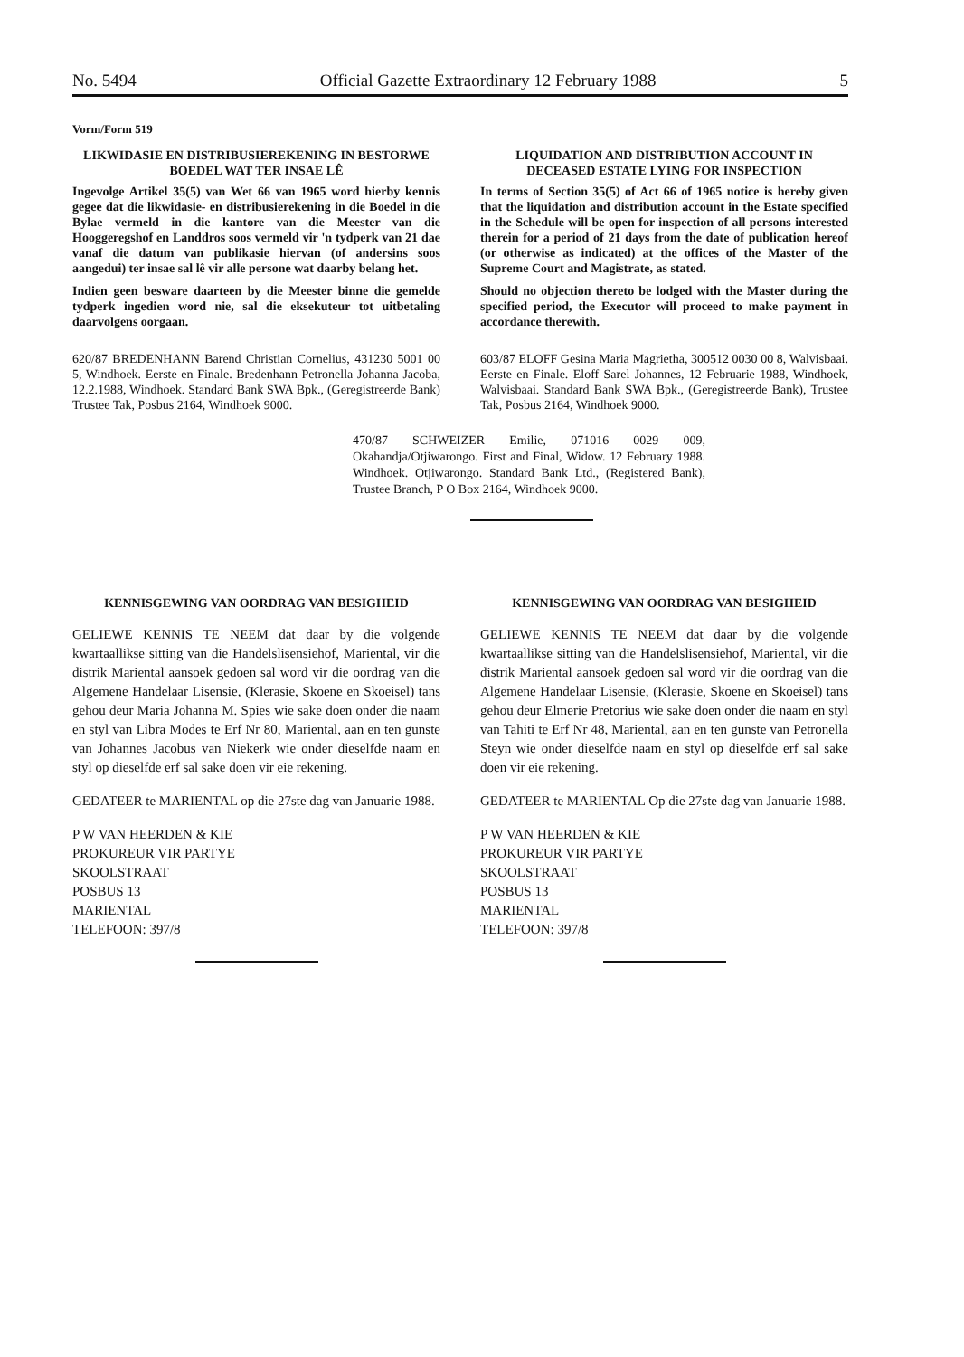No. 5494 Official Gazette Extraordinary 12 February 1988 5
Vorm/Form 519
LIKWIDASIE EN DISTRIBUSIEREKENING IN BESTORWE BOEDEL WAT TER INSAE LÊ
Ingevolge Artikel 35(5) van Wet 66 van 1965 word hierby kennis gegee dat die likwidasie- en distribusierekening in die Boedel in die Bylae vermeld in die kantore van die Meester van die Hooggeregshof en Landdros soos vermeld vir 'n tydperk van 21 dae vanaf die datum van publikasie hiervan (of andersins soos aangedui) ter insae sal lê vir alle persone wat daarby belang het.
Indien geen besware daarteen by die Meester binne die gemelde tydperk ingedien word nie, sal die eksekuteur tot uitbetaling daarvolgens oorgaan.
620/87 BREDENHANN Barend Christian Cornelius, 431230 5001 00 5, Windhoek. Eerste en Finale. Bredenhann Petronella Johanna Jacoba, 12.2.1988, Windhoek. Standard Bank SWA Bpk., (Geregistreerde Bank) Trustee Tak, Posbus 2164, Windhoek 9000.
LIQUIDATION AND DISTRIBUTION ACCOUNT IN DECEASED ESTATE LYING FOR INSPECTION
In terms of Section 35(5) of Act 66 of 1965 notice is hereby given that the liquidation and distribution account in the Estate specified in the Schedule will be open for inspection of all persons interested therein for a period of 21 days from the date of publication hereof (or otherwise as indicated) at the offices of the Master of the Supreme Court and Magistrate, as stated.
Should no objection thereto be lodged with the Master during the specified period, the Executor will proceed to make payment in accordance therewith.
603/87 ELOFF Gesina Maria Magrietha, 300512 0030 00 8, Walvisbaai. Eerste en Finale. Eloff Sarel Johannes, 12 Februarie 1988, Windhoek, Walvisbaai. Standard Bank SWA Bpk., (Geregistreerde Bank), Trustee Tak, Posbus 2164, Windhoek 9000.
470/87 SCHWEIZER Emilie, 071016 0029 009, Okahandja/Otjiwarongo. First and Final, Widow. 12 February 1988. Windhoek. Otjiwarongo. Standard Bank Ltd., (Registered Bank), Trustee Branch, P O Box 2164, Windhoek 9000.
KENNISGEWING VAN OORDRAG VAN BESIGHEID
GELIEWE KENNIS TE NEEM dat daar by die volgende kwartaallikse sitting van die Handelslisensiehof, Mariental, vir die distrik Mariental aansoek gedoen sal word vir die oordrag van die Algemene Handelaar Lisensie, (Klerasie, Skoene en Skoeisel) tans gehou deur Maria Johanna M. Spies wie sake doen onder die naam en styl van Libra Modes te Erf Nr 80, Mariental, aan en ten gunste van Johannes Jacobus van Niekerk wie onder dieselfde naam en styl op dieselfde erf sal sake doen vir eie rekening.
GEDATEER te MARIENTAL op die 27ste dag van Januarie 1988.
P W VAN HEERDEN & KIE
PROKUREUR VIR PARTYE
SKOOLSTRAAT
POSBUS 13
MARIENTAL
TELEFOON: 397/8
KENNISGEWING VAN OORDRAG VAN BESIGHEID
GELIEWE KENNIS TE NEEM dat daar by die volgende kwartaallikse sitting van die Handelslisensiehof, Mariental, vir die distrik Mariental aansoek gedoen sal word vir die oordrag van die Algemene Handelaar Lisensie, (Klerasie, Skoene en Skoeisel) tans gehou deur Elmerie Pretorius wie sake doen onder die naam en styl van Tahiti te Erf Nr 48, Mariental, aan en ten gunste van Petronella Steyn wie onder dieselfde naam en styl op dieselfde erf sal sake doen vir eie rekening.
GEDATEER te MARIENTAL Op die 27ste dag van Januarie 1988.
P W VAN HEERDEN & KIE
PROKUREUR VIR PARTYE
SKOOLSTRAAT
POSBUS 13
MARIENTAL
TELEFOON: 397/8